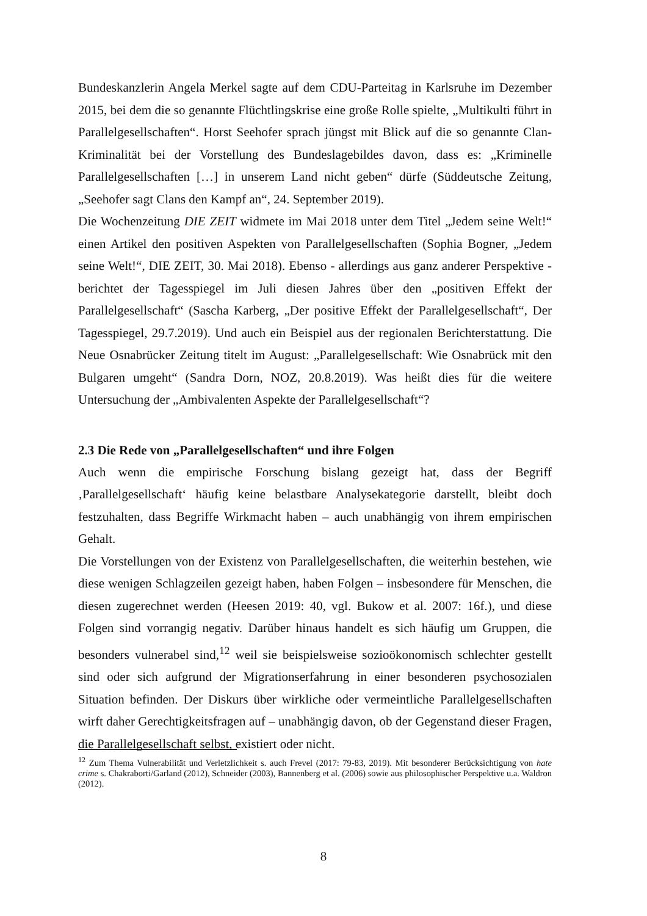Bundeskanzlerin Angela Merkel sagte auf dem CDU-Parteitag in Karlsruhe im Dezember 2015, bei dem die so genannte Flüchtlingskrise eine große Rolle spielte, „Multikulti führt in Parallelgesellschaften“. Horst Seehofer sprach jüngst mit Blick auf die so genannte Clan-Kriminalität bei der Vorstellung des Bundeslagebildes davon, dass es: „Kriminelle Parallelgesellschaften […] in unserem Land nicht geben“ dürfe (Süddeutsche Zeitung, „Seehofer sagt Clans den Kampf an“, 24. September 2019).
Die Wochenzeitung DIE ZEIT widmete im Mai 2018 unter dem Titel „Jedem seine Welt!“ einen Artikel den positiven Aspekten von Parallelgesellschaften (Sophia Bogner, „Jedem seine Welt!“, DIE ZEIT, 30. Mai 2018). Ebenso - allerdings aus ganz anderer Perspektive - berichtet der Tagesspiegel im Juli diesen Jahres über den „positiven Effekt der Parallelgesellschaft“ (Sascha Karberg, „Der positive Effekt der Parallelgesellschaft“, Der Tagesspiegel, 29.7.2019). Und auch ein Beispiel aus der regionalen Berichterstattung. Die Neue Osnabrücker Zeitung titelt im August: „Parallelgesellschaft: Wie Osnabrück mit den Bulgaren umgeht“ (Sandra Dorn, NOZ, 20.8.2019). Was heißt dies für die weitere Untersuchung der „Ambivalenten Aspekte der Parallelgesellschaft“?
2.3 Die Rede von „Parallelgesellschaften“ und ihre Folgen
Auch wenn die empirische Forschung bislang gezeigt hat, dass der Begriff ‚Parallelgesellschaft‘ häufig keine belastbare Analysekategorie darstellt, bleibt doch festzuhalten, dass Begriffe Wirkmacht haben – auch unabhängig von ihrem empirischen Gehalt.
Die Vorstellungen von der Existenz von Parallelgesellschaften, die weiterhin bestehen, wie diese wenigen Schlagzeilen gezeigt haben, haben Folgen – insbesondere für Menschen, die diesen zugerechnet werden (Heesen 2019: 40, vgl. Bukow et al. 2007: 16f.), und diese Folgen sind vorrangig negativ. Darüber hinaus handelt es sich häufig um Gruppen, die besonders vulnerabel sind,<sup>12</sup> weil sie beispielsweise sozioökonomisch schlechter gestellt sind oder sich aufgrund der Migrationserfahrung in einer besonderen psychosozialen Situation befinden. Der Diskurs über wirkliche oder vermeintliche Parallelgesellschaften wirft daher Gerechtigkeitsfragen auf – unabhängig davon, ob der Gegenstand dieser Fragen, die Parallelgesellschaft selbst, existiert oder nicht.
<sup>12</sup> Zum Thema Vulnerabilität und Verletzlichkeit s. auch Frevel (2017: 79-83, 2019). Mit besonderer Berücksichtigung von hate crime s. Chakraborti/Garland (2012), Schneider (2003), Bannenberg et al. (2006) sowie aus philosophischer Perspektive u.a. Waldron (2012).
8